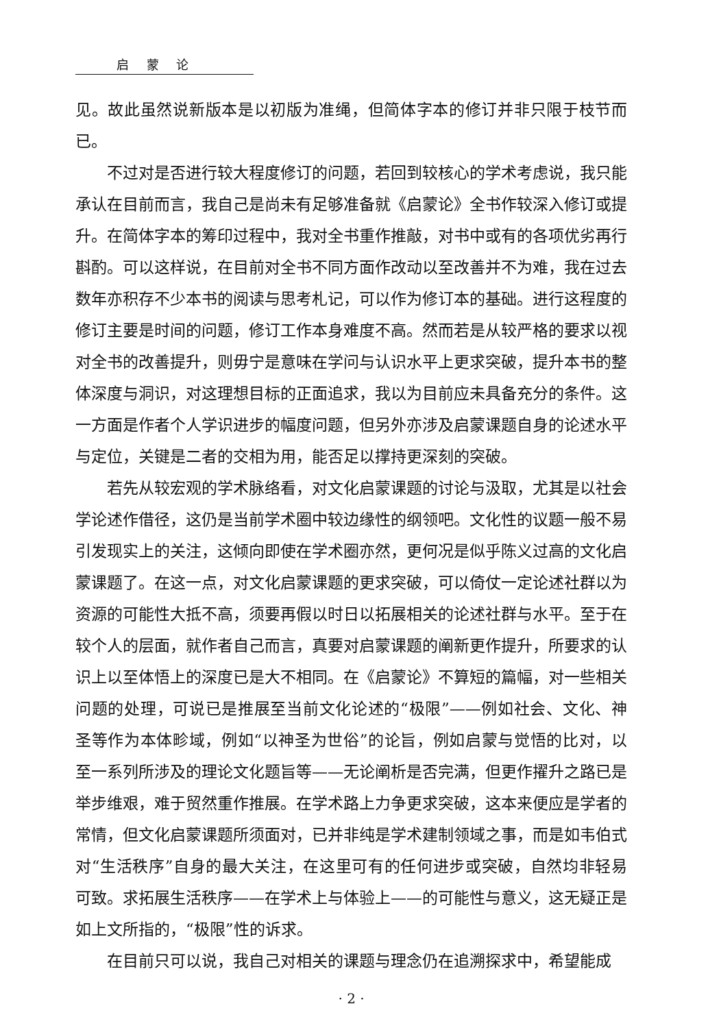启 蒙 论
见。故此虽然说新版本是以初版为准绳，但简体字本的修订并非只限于枝节而已。
不过对是否进行较大程度修订的问题，若回到较核心的学术考虑说，我只能承认在目前而言，我自己是尚未有足够准备就《启蒙论》全书作较深入修订或提升。在简体字本的筹印过程中，我对全书重作推敲，对书中或有的各项优劣再行斟酌。可以这样说，在目前对全书不同方面作改动以至改善并不为难，我在过去数年亦积存不少本书的阅读与思考札记，可以作为修订本的基础。进行这程度的修订主要是时间的问题，修订工作本身难度不高。然而若是从较严格的要求以视对全书的改善提升，则毋宁是意味在学问与认识水平上更求突破，提升本书的整体深度与洞识，对这理想目标的正面追求，我以为目前应未具备充分的条件。这一方面是作者个人学识进步的幅度问题，但另外亦涉及启蒙课题自身的论述水平与定位，关键是二者的交相为用，能否足以撑持更深刻的突破。
若先从较宏观的学术脉络看，对文化启蒙课题的讨论与汲取，尤其是以社会学论述作借径，这仍是当前学术圈中较边缘性的纲领吧。文化性的议题一般不易引发现实上的关注，这倾向即使在学术圈亦然，更何况是似乎陈义过高的文化启蒙课题了。在这一点，对文化启蒙课题的更求突破，可以倚仗一定论述社群以为资源的可能性大抵不高，须要再假以时日以拓展相关的论述社群与水平。至于在较个人的层面，就作者自己而言，真要对启蒙课题的阐新更作提升，所要求的认识上以至体悟上的深度已是大不相同。在《启蒙论》不算短的篇幅，对一些相关问题的处理，可说已是推展至当前文化论述的“极限”——例如社会、文化、神圣等作为本体畛域，例如“以神圣为世俗”的论旨，例如启蒙与觉悟的比对，以至一系列所涉及的理论文化题旨等——无论阐析是否完满，但更作擢升之路已是举步维艰，难于贸然重作推展。在学术路上力争更求突破，这本来便应是学者的常情，但文化启蒙课题所须面对，已并非纯是学术建制领域之事，而是如韦伯式对“生活秩序”自身的最大关注，在这里可有的任何进步或突破，自然均非轻易可致。求拓展生活秩序——在学术上与体验上——的可能性与意义，这无疑正是如上文所指的，“极限”性的诉求。
在目前只可以说，我自己对相关的课题与理念仍在追溯探求中，希望能成
· 2 ·